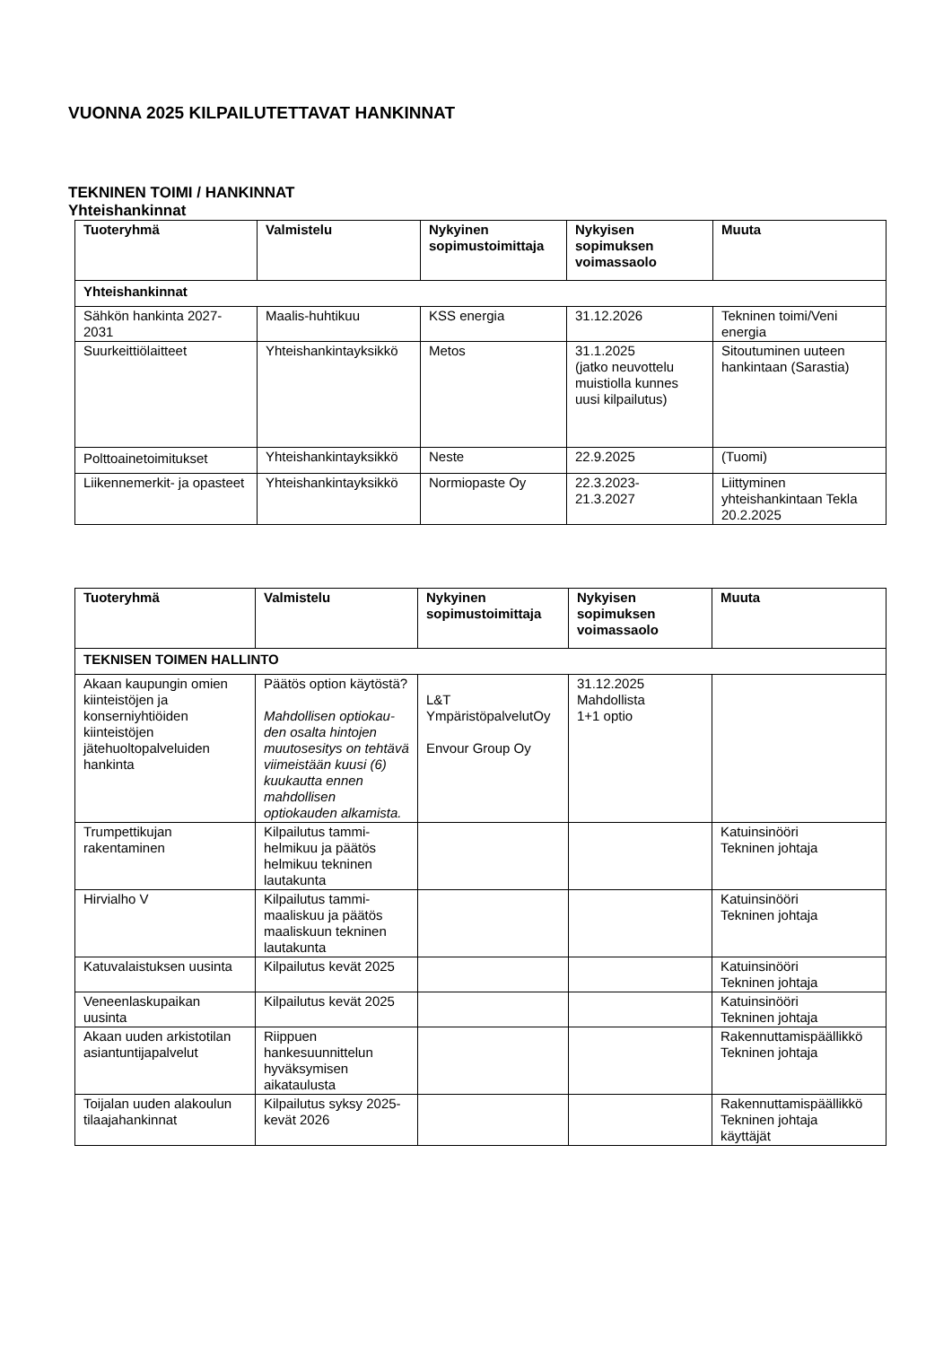VUONNA 2025 KILPAILUTETTAVAT HANKINNAT
TEKNINEN TOIMI / HANKINNAT
Yhteishankinnat
| Tuoteryhmä | Valmistelu | Nykyinen sopimustoimittaja | Nykyisen sopimuksen voimassaolo | Muuta |
| --- | --- | --- | --- | --- |
| Yhteishankinnat | | | | |
| Sähkön hankinta 2027-2031 | Maalis-huhtikuu | KSS energia | 31.12.2026 | Tekninen toimi/Veni energia |
| Suurkeittiölaitteet | Yhteishankintayksikkö | Metos | 31.1.2025 (jatko neuvottelu muistiolla kunnes uusi kilpailutus) | Sitoutuminen uuteen hankintaan (Sarastia) |
| Polttoainetoimitukset | Yhteishankintayksikkö | Neste | 22.9.2025 | (Tuomi) |
| Liikennemerkit- ja opasteet | Yhteishankintayksikkö | Normiopaste Oy | 22.3.2023- 21.3.2027 | Liittyminen yhteishankintaan Tekla 20.2.2025 |
| Tuoteryhmä | Valmistelu | Nykyinen sopimustoimittaja | Nykyisen sopimuksen voimassaolo | Muuta |
| --- | --- | --- | --- | --- |
| TEKNISEN TOIMEN HALLINTO | | | | |
| Akaan kaupungin omien kiinteistöjen ja konserniyhtiöiden kiinteistöjen jätehuoltopalveluiden hankinta | Päätös option käytöstä? Mahdollisen optiokau-den osalta hintojen muutosesitys on tehtävä viimeistään kuusi (6) kuukautta ennen mahdollisen optiokauden alkamista. | L&T YmpäristöpalvelutOy Envour Group Oy | 31.12.2025 Mahdollista 1+1 optio | |
| Trumpettikujan rakentaminen | Kilpailutus tammi-helmikuu ja päätös helmikuu tekninen lautakunta | | | Katuinsinööri Tekninen johtaja |
| Hirvialho V | Kilpailutus tammi-maaliskuu ja päätös maaliskuun tekninen lautakunta | | | Katuinsinööri Tekninen johtaja |
| Katuvalaistuksen uusinta | Kilpailutus kevät 2025 | | | Katuinsinööri Tekninen johtaja |
| Veneenlaskupaikan uusinta | Kilpailutus kevät 2025 | | | Katuinsinööri Tekninen johtaja |
| Akaan uuden arkistotilan asiantuntijapalvelut | Riippuen hankesuunnittelun hyväksymisen aikataulusta | | | Rakennuttamispäällikkö Tekninen johtaja |
| Toijalan uuden alakoulun tilaajahankinnat | Kilpailutus syksy 2025-kevät 2026 | | | Rakennuttamispäällikkö Tekninen johtaja käyttäjät |